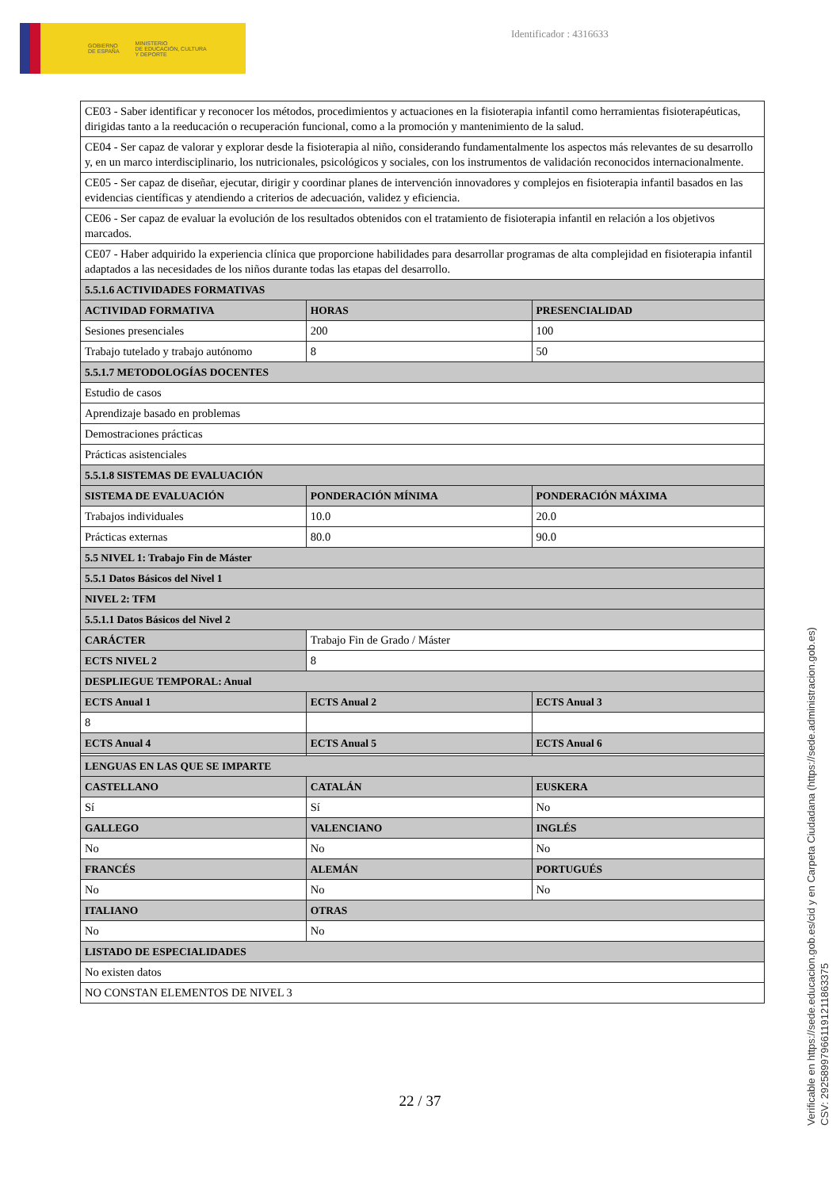GOBIERNO
DE ESPAÑA MINISTERIO
DE EDUCACIÓN, CULTURA
Y DEPORTE
Identificador : 4316633
| CE03 - Saber identificar y reconocer los métodos, procedimientos y actuaciones en la fisioterapia infantil como herramientas fisioterapéuticas, dirigidas tanto a la reeducación o recuperación funcional, como a la promoción y mantenimiento de la salud. | | |
| CE04 - Ser capaz de valorar y explorar desde la fisioterapia al niño, considerando fundamentalmente los aspectos más relevantes de su desarrollo y, en un marco interdisciplinario, los nutricionales, psicológicos y sociales, con los instrumentos de validación reconocidos internacionalmente. | | |
| CE05 - Ser capaz de diseñar, ejecutar, dirigir y coordinar planes de intervención innovadores y complejos en fisioterapia infantil basados en las evidencias científicas y atendiendo a criterios de adecuación, validez y eficiencia. | | |
| CE06 - Ser capaz de evaluar la evolución de los resultados obtenidos con el tratamiento de fisioterapia infantil en relación a los objetivos marcados. | | |
| CE07 - Haber adquirido la experiencia clínica que proporcione habilidades para desarrollar programas de alta complejidad en fisioterapia infantil adaptados a las necesidades de los niños durante todas las etapas del desarrollo. | | |
| 5.5.1.6 ACTIVIDADES FORMATIVAS | | |
| ACTIVIDAD FORMATIVA | HORAS | PRESENCIALIDAD |
| Sesiones presenciales | 200 | 100 |
| Trabajo tutelado y trabajo autónomo | 8 | 50 |
| 5.5.1.7 METODOLOGÍAS DOCENTES | | |
| Estudio de casos | | |
| Aprendizaje basado en problemas | | |
| Demostraciones prácticas | | |
| Prácticas asistenciales | | |
| 5.5.1.8 SISTEMAS DE EVALUACIÓN | | |
| SISTEMA DE EVALUACIÓN | PONDERACIÓN MÍNIMA | PONDERACIÓN MÁXIMA |
| Trabajos individuales | 10.0 | 20.0 |
| Prácticas externas | 80.0 | 90.0 |
| 5.5 NIVEL 1: Trabajo Fin de Máster | | |
| 5.5.1 Datos Básicos del Nivel 1 | | |
| NIVEL 2: TFM | | |
| 5.5.1.1 Datos Básicos del Nivel 2 | | |
| CARÁCTER | Trabajo Fin de Grado / Máster | |
| ECTS NIVEL 2 | 8 | |
| DESPLIEGUE TEMPORAL: Anual | | |
| ECTS Anual 1 | ECTS Anual 2 | ECTS Anual 3 |
| 8 | | |
| ECTS Anual 4 | ECTS Anual 5 | ECTS Anual 6 |
| LENGUAS EN LAS QUE SE IMPARTE | | |
| CASTELLANO | CATALÁN | EUSKERA |
| Sí | Sí | No |
| GALLEGO | VALENCIANO | INGLÉS |
| No | No | No |
| FRANCÉS | ALEMÁN | PORTUGUÉS |
| No | No | No |
| ITALIANO | OTRAS | |
| No | No | |
| LISTADO DE ESPECIALIDADES | | |
| No existen datos | | |
| NO CONSTAN ELEMENTOS DE NIVEL 3 | | |
22 / 37
Verificable en https://sede.educacion.gob.es/cid y en Carpeta Ciudadana (https://sede.administracion.gob.es)
CSV: 292589979661191211863375